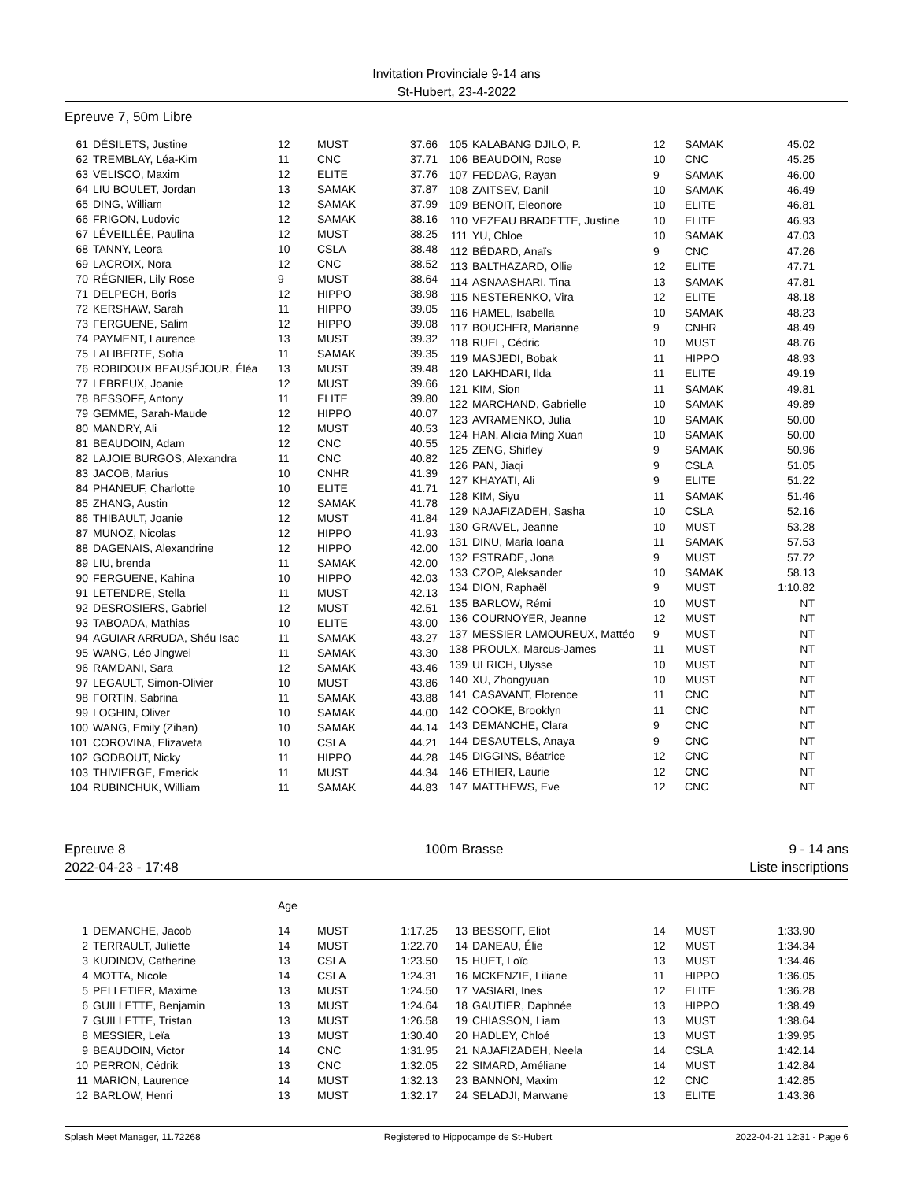Invitation Provinciale 9-14 ans
St-Hubert, 23-4-2022
Epreuve 7, 50m Libre
| 61 | DÉSILETS, Justine | 12 | MUST | 37.66 |
| 62 | TREMBLAY, Léa-Kim | 11 | CNC | 37.71 |
| 63 | VELISCO, Maxim | 12 | ELITE | 37.76 |
| 64 | LIU BOULET, Jordan | 13 | SAMAK | 37.87 |
| 65 | DING, William | 12 | SAMAK | 37.99 |
| 66 | FRIGON, Ludovic | 12 | SAMAK | 38.16 |
| 67 | LÉVEILLÉE, Paulina | 12 | MUST | 38.25 |
| 68 | TANNY, Leora | 10 | CSLA | 38.48 |
| 69 | LACROIX, Nora | 12 | CNC | 38.52 |
| 70 | RÉGNIER, Lily Rose | 9 | MUST | 38.64 |
| 71 | DELPECH, Boris | 12 | HIPPO | 38.98 |
| 72 | KERSHAW, Sarah | 11 | HIPPO | 39.05 |
| 73 | FERGUENE, Salim | 12 | HIPPO | 39.08 |
| 74 | PAYMENT, Laurence | 13 | MUST | 39.32 |
| 75 | LALIBERTE, Sofia | 11 | SAMAK | 39.35 |
| 76 | ROBIDOUX BEAUSÉJOUR, Éléa | 13 | MUST | 39.48 |
| 77 | LEBREUX, Joanie | 12 | MUST | 39.66 |
| 78 | BESSOFF, Antony | 11 | ELITE | 39.80 |
| 79 | GEMME, Sarah-Maude | 12 | HIPPO | 40.07 |
| 80 | MANDRY, Ali | 12 | MUST | 40.53 |
| 81 | BEAUDOIN, Adam | 12 | CNC | 40.55 |
| 82 | LAJOIE BURGOS, Alexandra | 11 | CNC | 40.82 |
| 83 | JACOB, Marius | 10 | CNHR | 41.39 |
| 84 | PHANEUF, Charlotte | 10 | ELITE | 41.71 |
| 85 | ZHANG, Austin | 12 | SAMAK | 41.78 |
| 86 | THIBAULT, Joanie | 12 | MUST | 41.84 |
| 87 | MUNOZ, Nicolas | 12 | HIPPO | 41.93 |
| 88 | DAGENAIS, Alexandrine | 12 | HIPPO | 42.00 |
| 89 | LIU, brenda | 11 | SAMAK | 42.00 |
| 90 | FERGUENE, Kahina | 10 | HIPPO | 42.03 |
| 91 | LETENDRE, Stella | 11 | MUST | 42.13 |
| 92 | DESROSIERS, Gabriel | 12 | MUST | 42.51 |
| 93 | TABOADA, Mathias | 10 | ELITE | 43.00 |
| 94 | AGUIAR ARRUDA, Shéu Isac | 11 | SAMAK | 43.27 |
| 95 | WANG, Léo Jingwei | 11 | SAMAK | 43.30 |
| 96 | RAMDANI, Sara | 12 | SAMAK | 43.46 |
| 97 | LEGAULT, Simon-Olivier | 10 | MUST | 43.86 |
| 98 | FORTIN, Sabrina | 11 | SAMAK | 43.88 |
| 99 | LOGHIN, Oliver | 10 | SAMAK | 44.00 |
| 100 | WANG, Emily (Zihan) | 10 | SAMAK | 44.14 |
| 101 | COROVINA, Elizaveta | 10 | CSLA | 44.21 |
| 102 | GODBOUT, Nicky | 11 | HIPPO | 44.28 |
| 103 | THIVIERGE, Emerick | 11 | MUST | 44.34 |
| 104 | RUBINCHUK, William | 11 | SAMAK | 44.83 |
| 105 | KALABANG DJILO, P. | 12 | SAMAK | 45.02 |
| 106 | BEAUDOIN, Rose | 10 | CNC | 45.25 |
| 107 | FEDDAG, Rayan | 9 | SAMAK | 46.00 |
| 108 | ZAITSEV, Danil | 10 | SAMAK | 46.49 |
| 109 | BENOIT, Eleonore | 10 | ELITE | 46.81 |
| 110 | VEZEAU BRADETTE, Justine | 10 | ELITE | 46.93 |
| 111 | YU, Chloe | 10 | SAMAK | 47.03 |
| 112 | BÉDARD, Anaïs | 9 | CNC | 47.26 |
| 113 | BALTHAZARD, Ollie | 12 | ELITE | 47.71 |
| 114 | ASNAASHARI, Tina | 13 | SAMAK | 47.81 |
| 115 | NESTERENKO, Vira | 12 | ELITE | 48.18 |
| 116 | HAMEL, Isabella | 10 | SAMAK | 48.23 |
| 117 | BOUCHER, Marianne | 9 | CNHR | 48.49 |
| 118 | RUEL, Cédric | 10 | MUST | 48.76 |
| 119 | MASJEDI, Bobak | 11 | HIPPO | 48.93 |
| 120 | LAKHDARI, Ilda | 11 | ELITE | 49.19 |
| 121 | KIM, Sion | 11 | SAMAK | 49.81 |
| 122 | MARCHAND, Gabrielle | 10 | SAMAK | 49.89 |
| 123 | AVRAMENKO, Julia | 10 | SAMAK | 50.00 |
| 124 | HAN, Alicia Ming Xuan | 10 | SAMAK | 50.00 |
| 125 | ZENG, Shirley | 9 | SAMAK | 50.96 |
| 126 | PAN, Jiaqi | 9 | CSLA | 51.05 |
| 127 | KHAYATI, Ali | 9 | ELITE | 51.22 |
| 128 | KIM, Siyu | 11 | SAMAK | 51.46 |
| 129 | NAJAFIZADEH, Sasha | 10 | CSLA | 52.16 |
| 130 | GRAVEL, Jeanne | 10 | MUST | 53.28 |
| 131 | DINU, Maria Ioana | 11 | SAMAK | 57.53 |
| 132 | ESTRADE, Jona | 9 | MUST | 57.72 |
| 133 | CZOP, Aleksander | 10 | SAMAK | 58.13 |
| 134 | DION, Raphaël | 9 | MUST | 1:10.82 |
| 135 | BARLOW, Rémi | 10 | MUST | NT |
| 136 | COURNOYER, Jeanne | 12 | MUST | NT |
| 137 | MESSIER LAMOUREUX, Mattéo | 9 | MUST | NT |
| 138 | PROULX, Marcus-James | 11 | MUST | NT |
| 139 | ULRICH, Ulysse | 10 | MUST | NT |
| 140 | XU, Zhongyuan | 10 | MUST | NT |
| 141 | CASAVANT, Florence | 11 | CNC | NT |
| 142 | COOKE, Brooklyn | 11 | CNC | NT |
| 143 | DEMANCHE, Clara | 9 | CNC | NT |
| 144 | DESAUTELS, Anaya | 9 | CNC | NT |
| 145 | DIGGINS, Béatrice | 12 | CNC | NT |
| 146 | ETHIER, Laurie | 12 | CNC | NT |
| 147 | MATTHEWS, Eve | 12 | CNC | NT |
Epreuve 8
2022-04-23 - 17:48
100m Brasse 9 - 14 ans
Liste inscriptions
| | | Age | | |
| 1 | DEMANCHE, Jacob | 14 | MUST | 1:17.25 |
| 2 | TERRAULT, Juliette | 14 | MUST | 1:22.70 |
| 3 | KUDINOV, Catherine | 13 | CSLA | 1:23.50 |
| 4 | MOTTA, Nicole | 14 | CSLA | 1:24.31 |
| 5 | PELLETIER, Maxime | 13 | MUST | 1:24.50 |
| 6 | GUILLETTE, Benjamin | 13 | MUST | 1:24.64 |
| 7 | GUILLETTE, Tristan | 13 | MUST | 1:26.58 |
| 8 | MESSIER, Leïa | 13 | MUST | 1:30.40 |
| 9 | BEAUDOIN, Victor | 14 | CNC | 1:31.95 |
| 10 | PERRON, Cédrik | 13 | CNC | 1:32.05 |
| 11 | MARION, Laurence | 14 | MUST | 1:32.13 |
| 12 | BARLOW, Henri | 13 | MUST | 1:32.17 |
| 13 | BESSOFF, Eliot | 14 | MUST | 1:33.90 |
| 14 | DANEAU, Élie | 12 | MUST | 1:34.34 |
| 15 | HUET, Loïc | 13 | MUST | 1:34.46 |
| 16 | MCKENZIE, Liliane | 11 | HIPPO | 1:36.05 |
| 17 | VASIARI, Ines | 12 | ELITE | 1:36.28 |
| 18 | GAUTIER, Daphnée | 13 | HIPPO | 1:38.49 |
| 19 | CHIASSON, Liam | 13 | MUST | 1:38.64 |
| 20 | HADLEY, Chloé | 13 | MUST | 1:39.95 |
| 21 | NAJAFIZADEH, Neela | 14 | CSLA | 1:42.14 |
| 22 | SIMARD, Améliane | 14 | MUST | 1:42.84 |
| 23 | BANNON, Maxim | 12 | CNC | 1:42.85 |
| 24 | SELADJI, Marwane | 13 | ELITE | 1:43.36 |
Splash Meet Manager, 11.72268 Registered to Hippocampe de St-Hubert 2022-04-21 12:31 - Page 6